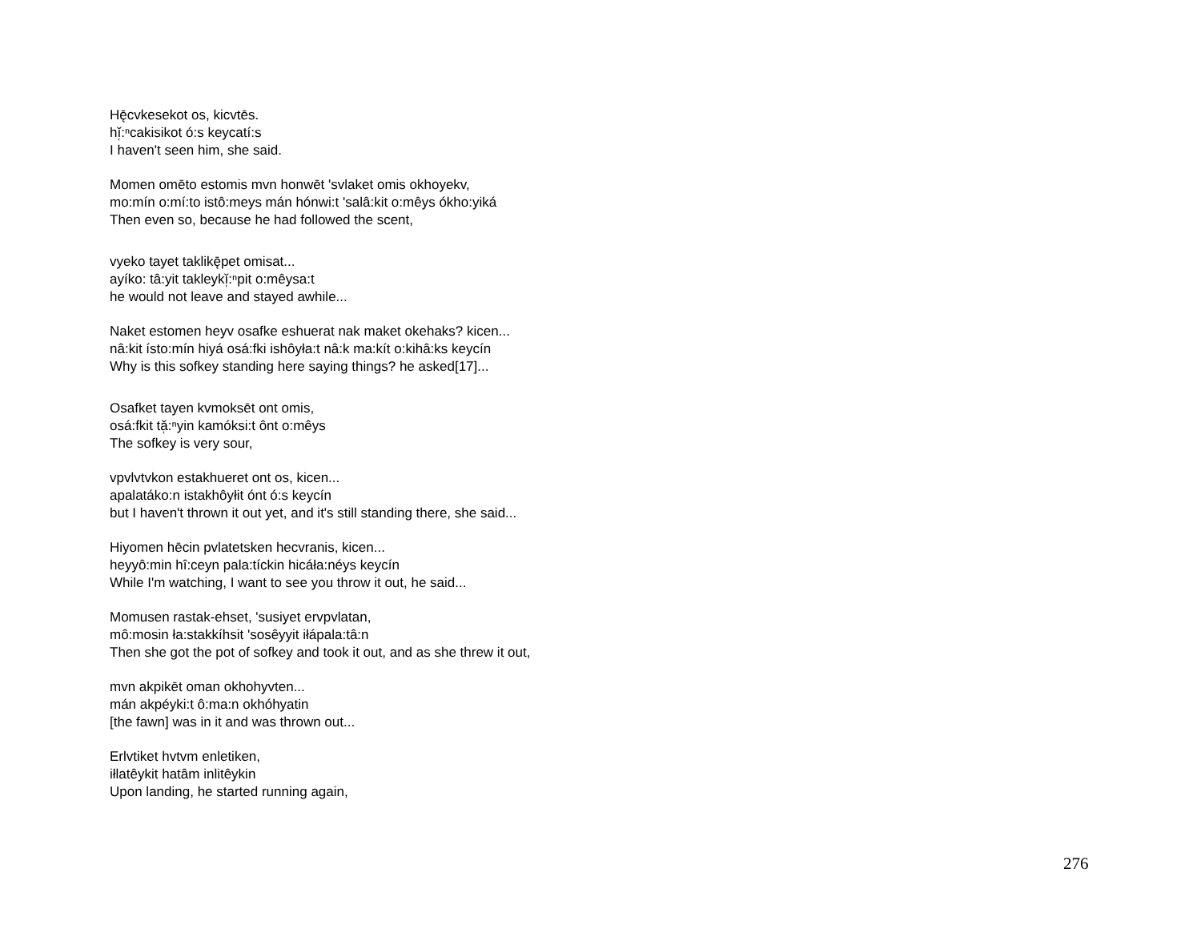Hę̄cvkesekot os, kicvtēs.
hĭ̜:ⁿcakisikot ó:s keycatí:s
I haven't seen him, she said.
Momen omēto estomis mvn honwēt 'svlaket omis okhoyekv,
mo:mín o:mí:to istô:meys mán hónwi:t 'salâ:kit o:mêys ókho:yiká
Then even so, because he had followed the scent,
vyeko tayet taklikę̄pet omisat...
ayíko: tâ:yit takleykĭ̜:ⁿpit o:mêysa:t
he would not leave and stayed awhile...
Naket estomen heyv osafke eshuerat nak maket okehaks? kicen...
nâ:kit ísto:mín hiyá osá:fki ishôyła:t nâ:k ma:kít o:kihâ:ks keycín
Why is this sofkey standing here saying things? he asked[17]...
Osafket tayen kvmoksēt ont omis,
osá:fkit tă̜:ⁿyin kamóksi:t ônt o:mêys
The sofkey is very sour,
vpvlvtvkon estakhueret ont os, kicen...
apalatáko:n istakhôyłit ónt ó:s keycín
but I haven't thrown it out yet, and it's still standing there, she said...
Hiyomen hēcin pvlatetsken hecvranis, kicen...
heyyô:min hî:ceyn pala:tíckin hicáła:néys keycín
While I'm watching, I want to see you throw it out, he said...
Momusen rastak-ehset, 'susiyet ervpvlatan,
mô:mosin ła:stakkíhsit 'sosêyyit iłápala:tâ:n
Then she got the pot of sofkey and took it out, and as she threw it out,
mvn akpikēt oman okhohyvten...
mán akpéyki:t ô:ma:n okhóhyatin
[the fawn] was in it and was thrown out...
Erlvtiket hvtvm enletiken,
iłlatêykit hatâm inlitêykin
Upon landing, he started running again,
276